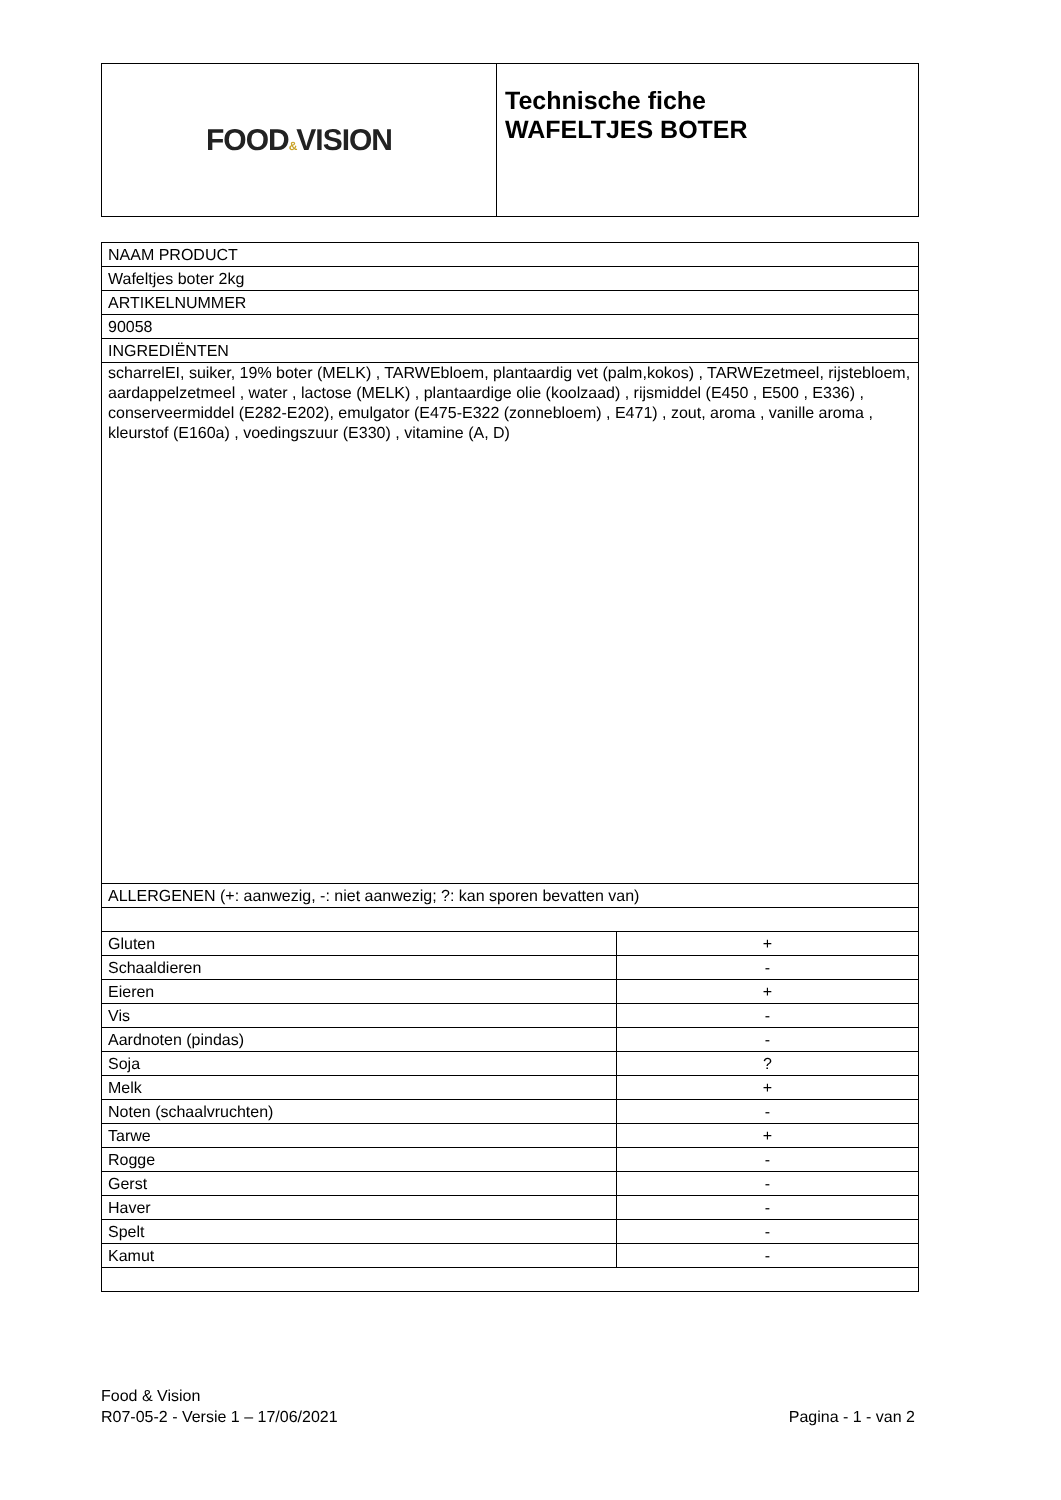| FOOD & VISION | Technische fiche WAFELTJES BOTER |
| NAAM PRODUCT | |
| Wafeltjes boter 2kg | |
| ARTIKELNUMMER | |
| 90058 | |
| INGREDIËNTEN | |
| scharrelEI, suiker, 19% boter (MELK) , TARWEbloem, plantaardig vet (palm,kokos) , TARWEzetmeel, rijstebloem, aardappelzetmeel , water , lactose (MELK) , plantaardige olie (koolzaad) , rijsmiddel (E450 , E500 , E336) , conserveermiddel (E282-E202), emulgator (E475-E322 (zonnebloem) , E471) , zout, aroma , vanille aroma , kleurstof (E160a) , voedingszuur (E330) , vitamine (A, D) | |
| ALLERGENEN (+: aanwezig, -: niet aanwezig; ?: kan sporen bevatten van) | |
| Gluten | + |
| Schaaldieren | - |
| Eieren | + |
| Vis | - |
| Aardnoten (pindas) | - |
| Soja | ? |
| Melk | + |
| Noten (schaalvruchten) | - |
| Tarwe | + |
| Rogge | - |
| Gerst | - |
| Haver | - |
| Spelt | - |
| Kamut | - |
Food & Vision
R07-05-2 - Versie 1 – 17/06/2021
Pagina - 1 - van 2